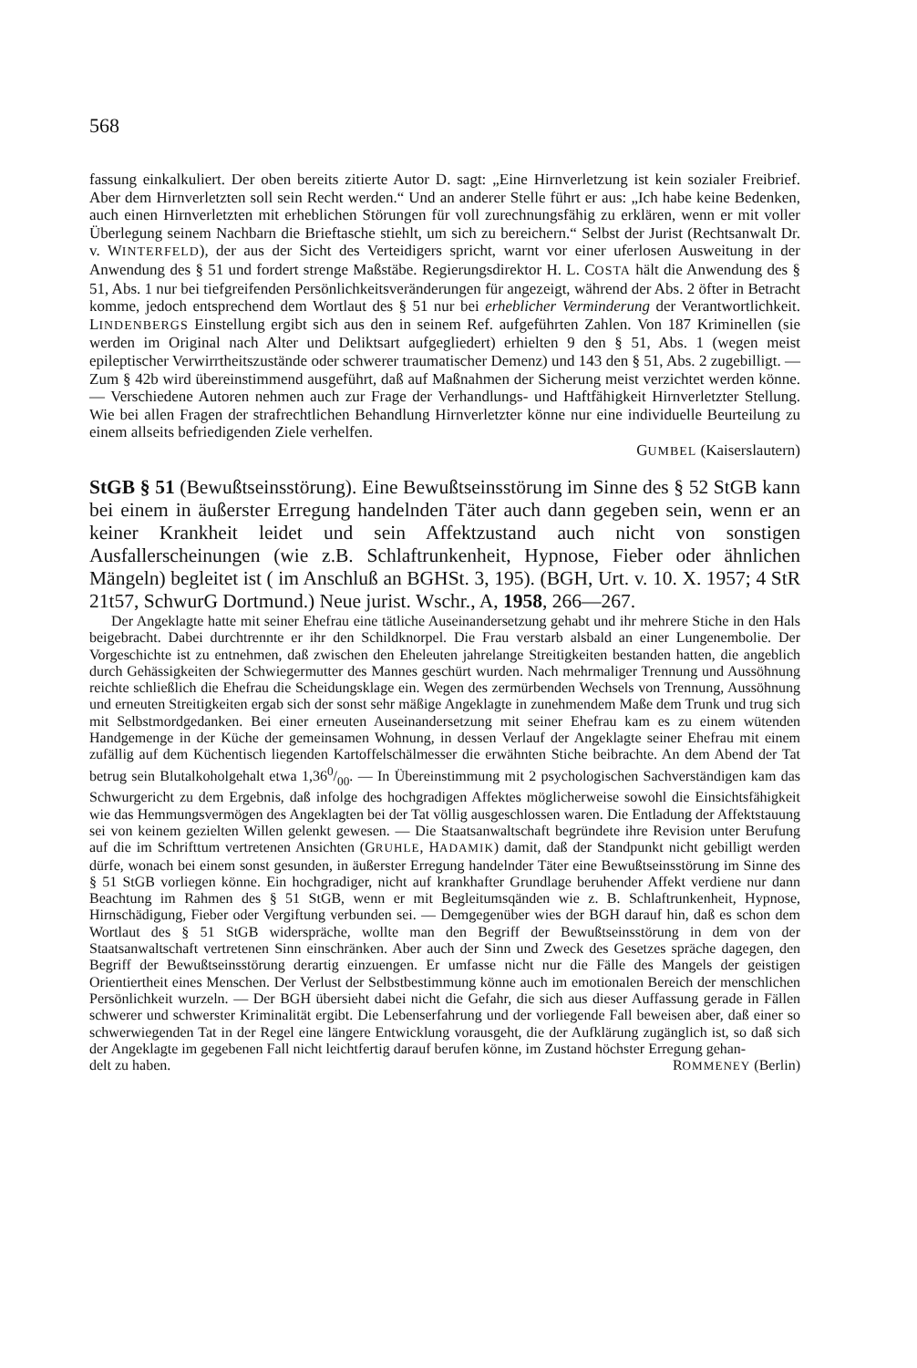568
fassung einkalkuliert. Der oben bereits zitierte Autor D. sagt: „Eine Hirnverletzung ist kein sozialer Freibrief. Aber dem Hirnverletzten soll sein Recht werden.“ Und an anderer Stelle führt er aus: „Ich habe keine Bedenken, auch einen Hirnverletzten mit erheblichen Störungen für voll zurechnungsfähig zu erklären, wenn er mit voller Überlegung seinem Nachbarn die Brieftasche stiehlt, um sich zu bereichern.“ Selbst der Jurist (Rechtsanwalt Dr. v. WINTERFELD), der aus der Sicht des Verteidigers spricht, warnt vor einer uferlosen Ausweitung in der Anwendung des § 51 und fordert strenge Maßstäbe. Regierungsdirektor H. L. COSTA hält die Anwendung des § 51, Abs. 1 nur bei tiefgreifenden Persönlichkeitsveränderungen für angezeigt, während der Abs. 2 öfter in Betracht komme, jedoch entsprechend dem Wortlaut des § 51 nur bei erheblicher Verminderung der Verantwortlichkeit. LINDENBERGS Einstellung ergibt sich aus den in seinem Ref. aufgeführten Zahlen. Von 187 Kriminellen (sie werden im Original nach Alter und Deliktsart aufgegliedert) erhielten 9 den § 51, Abs. 1 (wegen meist epileptischer Verwirrtheitszustände oder schwerer traumatischer Demenz) und 143 den § 51, Abs. 2 zugebilligt. — Zum § 42b wird übereinstimmend ausgeführt, daß auf Maßnahmen der Sicherung meist verzichtet werden könne. — Verschiedene Autoren nehmen auch zur Frage der Verhandlungs- und Haftfähigkeit Hirnverletzter Stellung. Wie bei allen Fragen der strafrechtlichen Behandlung Hirnverletzter könne nur eine individuelle Beurteilung zu einem allseits befriedigenden Ziele verhelfen.
GUMBEL (Kaiserslautern)
StGB § 51 (Bewußtseinsstörung). Eine Bewußtseinsstörung im Sinne des § 52 StGB kann bei einem in äußerster Erregung handelnden Täter auch dann gegeben sein, wenn er an keiner Krankheit leidet und sein Affektzustand auch nicht von sonstigen Ausfallerscheinungen (wie z.B. Schlaftrunkenheit, Hypnose, Fieber oder ähnlichen Mängeln) begleitet ist ( im Anschluß an BGHSt. 3, 195). (BGH, Urt. v. 10. X. 1957; 4 StR 21t57, SchwurG Dortmund.) Neue jurist. Wschr., A, 1958, 266—267.
Der Angeklagte hatte mit seiner Ehefrau eine tätliche Auseinandersetzung gehabt und ihr mehrere Stiche in den Hals beigebracht. Dabei durchtrennte er ihr den Schildknorpel. Die Frau verstarb alsbald an einer Lungenembolie. Der Vorgeschichte ist zu entnehmen, daß zwischen den Eheleuten jahrelange Streitigkeiten bestanden hatten, die angeblich durch Gehässigkeiten der Schwiegermutter des Mannes geschürt wurden. Nach mehrmaliger Trennung und Aussöhnung reichte schließlich die Ehefrau die Scheidungsklage ein. Wegen des zermürbenden Wechsels von Trennung, Aussöhnung und erneuten Streitigkeiten ergab sich der sonst sehr mäßige Angeklagte in zunehmendem Maße dem Trunk und trug sich mit Selbstmordgedanken. Bei einer erneuten Auseinandersetzung mit seiner Ehefrau kam es zu einem wütenden Handgemenge in der Küche der gemeinsamen Wohnung, in dessen Verlauf der Angeklagte seiner Ehefrau mit einem zufällig auf dem Küchentisch liegenden Kartoffelschälmesser die erwähnten Stiche beibrachte. An dem Abend der Tat betrug sein Blutalkoholgehalt etwa 1,360/00. — In Übereinstimmung mit 2 psychologischen Sachverständigen kam das Schwurgericht zu dem Ergebnis, daß infolge des hochgradigen Affektes möglicherweise sowohl die Einsichtsfähigkeit wie das Hemmungsvermögen des Angeklagten bei der Tat völlig ausgeschlossen waren. Die Entladung der Affektstauung sei von keinem gezielten Willen gelenkt gewesen. — Die Staatsanwaltschaft begründete ihre Revision unter Berufung auf die im Schrifttum vertretenen Ansichten (GRUHLE, HADAMIK) damit, daß der Standpunkt nicht gebilligt werden dürfe, wonach bei einem sonst gesunden, in äußerster Erregung handelnder Täter eine Bewußtseinsstörung im Sinne des § 51 StGB vorliegen könne. Ein hochgradiger, nicht auf krankhafter Grundlage beruhender Affekt verdiene nur dann Beachtung im Rahmen des § 51 StGB, wenn er mit Begleitumsqänden wie z. B. Schlaftrunkenheit, Hypnose, Hirnschädigung, Fieber oder Vergiftung verbunden sei. — Demgegenüber wies der BGH darauf hin, daß es schon dem Wortlaut des § 51 StGB widerspräche, wollte man den Begriff der Bewußtseinsstörung in dem von der Staatsanwaltschaft vertretenen Sinn einschränken. Aber auch der Sinn und Zweck des Gesetzes spräche dagegen, den Begriff der Bewußtseinsstörung derartig einzuengen. Er umfasse nicht nur die Fälle des Mangels der geistigen Orientiertheit eines Menschen. Der Verlust der Selbstbestimmung könne auch im emotionalen Bereich der menschlichen Persönlichkeit wurzeln. — Der BGH übersieht dabei nicht die Gefahr, die sich aus dieser Auffassung gerade in Fällen schwerer und schwerster Kriminalität ergibt. Die Lebenserfahrung und der vorliegende Fall beweisen aber, daß einer so schwerwiegenden Tat in der Regel eine längere Entwicklung vorausgeht, die der Aufklärung zugänglich ist, so daß sich der Angeklagte im gegebenen Fall nicht leichtfertig darauf berufen könne, im Zustand höchster Erregung gehan-
delt zu haben. ROMMENEY (Berlin)